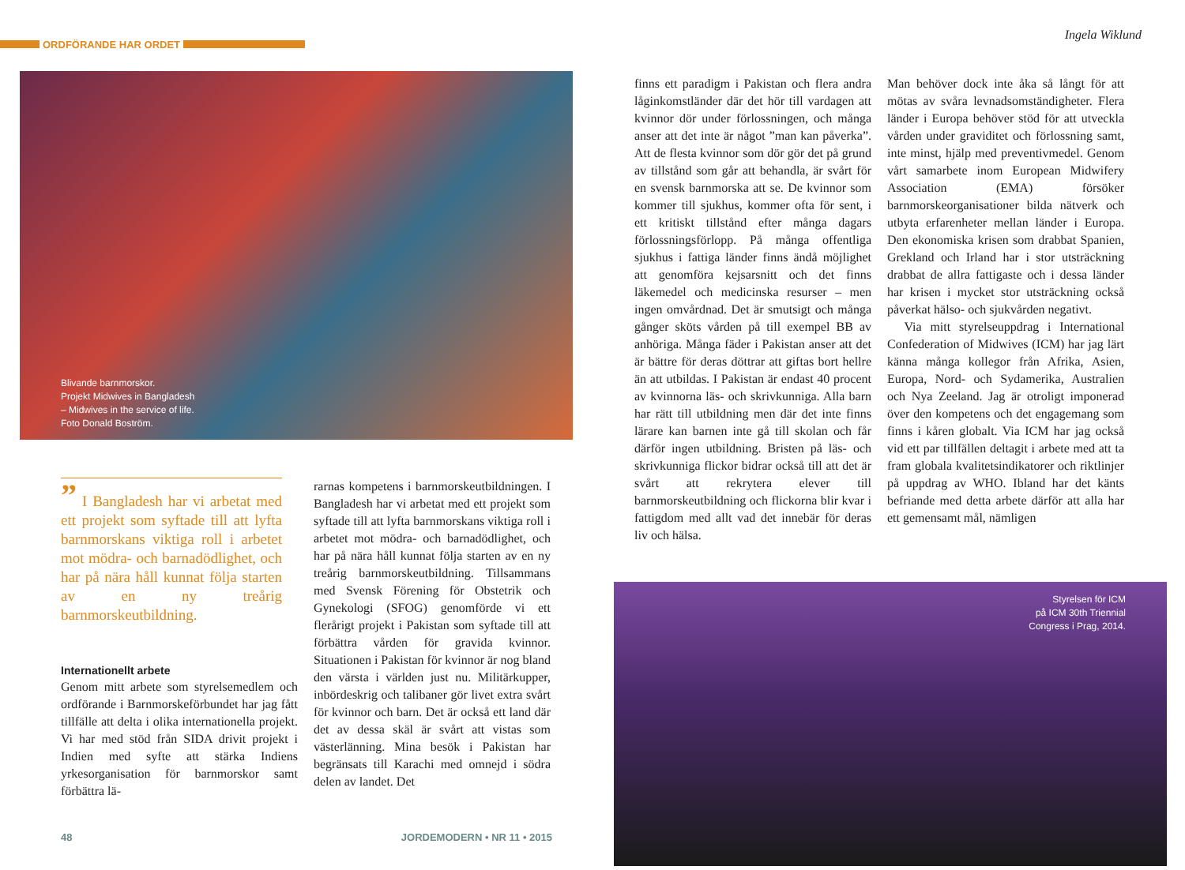ORDFÖRANDE HAR ORDET
Blivande barnmorskor.
Projekt Midwives in Bangladesh
– Midwives in the service of life.
Foto Donald Boström.
” I Bangladesh har vi arbetat med ett projekt som syftade till att lyfta barnmorskans viktiga roll i arbetet mot mödra- och barnadödlighet, och har på nära håll kunnat följa starten av en ny treårig barnmorskeutbildning.
Internationellt arbete
Genom mitt arbete som styrelsemedlem och ordförande i Barnmorskeförbundet har jag fått tillfälle att delta i olika internationella projekt. Vi har med stöd från SIDA drivit projekt i Indien med syfte att stärka Indiens yrkesorganisation för barnmorskor samt förbättra lä-
rarnas kompetens i barnmorskeutbildningen. I Bangladesh har vi arbetat med ett projekt som syftade till att lyfta barnmorskans viktiga roll i arbetet mot mödra- och barnadödlighet, och har på nära håll kunnat följa starten av en ny treårig barnmorskeutbildning. Tillsammans med Svensk Förening för Obstetrik och Gynekologi (SFOG) genomförde vi ett flerårigt projekt i Pakistan som syftade till att förbättra vården för gravida kvinnor. Situationen i Pakistan för kvinnor är nog bland den värsta i världen just nu. Militärkupper, inbördeskrig och talibaner gör livet extra svårt för kvinnor och barn. Det är också ett land där det av dessa skäl är svårt att vistas som västerlänning. Mina besök i Pakistan har begränsats till Karachi med omnejd i södra delen av landet. Det
48 JORDEMODERN • NR 11 • 2015
Ingela Wiklund
finns ett paradigm i Pakistan och flera andra låginkomstländer där det hör till vardagen att kvinnor dör under förlossningen, och många anser att det inte är något ”man kan påverka”. Att de flesta kvinnor som dör gör det på grund av tillstånd som går att behandla, är svårt för en svensk barnmorska att se. De kvinnor som kommer till sjukhus, kommer ofta för sent, i ett kritiskt tillstånd efter många dagars förlossningsförlopp. På många offentliga sjukhus i fattiga länder finns ändå möjlighet att genomföra kejsarsnitt och det finns läkemedel och medicinska resurser – men ingen omvårdnad. Det är smutsigt och många gånger sköts vården på till exempel BB av anhöriga. Många fäder i Pakistan anser att det är bättre för deras döttrar att giftas bort hellre än att utbildas. I Pakistan är endast 40 procent av kvinnorna läs- och skrivkunniga. Alla barn har rätt till utbildning men där det inte finns lärare kan barnen inte gå till skolan och får därför ingen utbildning. Bristen på läs- och skrivkunniga flickor bidrar också till att det är svårt att rekrytera elever till barnmorskeutbildning och flickorna blir kvar i fattigdom med allt vad det innebär för deras liv och hälsa.
Man behöver dock inte åka så långt för att mötas av svåra levnadsomständigheter. Flera länder i Europa behöver stöd för att utveckla vården under graviditet och förlossning samt, inte minst, hjälp med preventivmedel. Genom vårt samarbete inom European Midwifery Association (EMA) försöker barnmorskeorganisationer bilda nätverk och utbyta erfarenheter mellan länder i Europa. Den ekonomiska krisen som drabbat Spanien, Grekland och Irland har i stor utsträckning drabbat de allra fattigaste och i dessa länder har krisen i mycket stor utsträckning också påverkat hälso- och sjukvården negativt.
Via mitt styrelseuppdrag i International Confederation of Midwives (ICM) har jag lärt känna många kollegor från Afrika, Asien, Europa, Nord- och Sydamerika, Australien och Nya Zeeland. Jag är otroligt imponerad över den kompetens och det engagemang som finns i kåren globalt. Via ICM har jag också vid ett par tillfällen deltagit i arbete med att ta fram globala kvalitetsindikatorer och riktlinjer på uppdrag av WHO. Ibland har det känts befriande med detta arbete därför att alla har ett gemensamt mål, nämligen
Styrelsen för ICM
på ICM 30th Triennial
Congress i Prag, 2014.